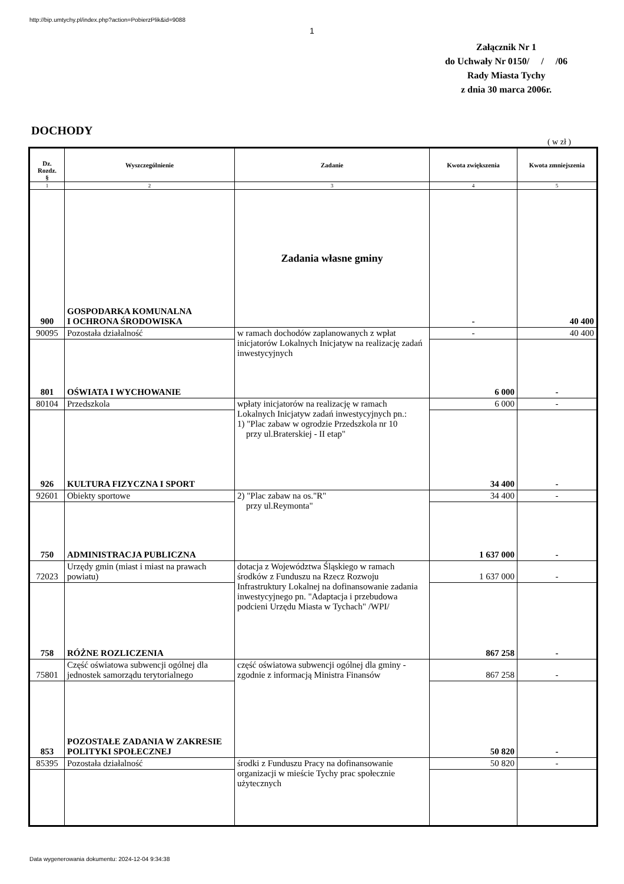http://bip.umtychy.pl/index.php?action=PobierzPlik&id=9088
1
Załącznik Nr 1
do Uchwały Nr 0150/ / /06
Rady Miasta Tychy
z dnia 30 marca 2006r.
DOCHODY
( w zł )
| Dz. Rozdz. § | Wyszczególnienie | Zadanie | Kwota zwiększenia | Kwota zmniejszenia |
| --- | --- | --- | --- | --- |
| 1 | 2 | 3 | 4 | 5 |
| 900 | GOSPODARKA KOMUNALNA I OCHRONA ŚRODOWISKA | Zadania własne gminy | - | 40 400 |
| 90095 | Pozostała działalność | w ramach dochodów zaplanowanych z wpłat inicjatorów Lokalnych Inicjatyw na realizację zadań inwestycyjnych | - | 40 400 |
| 801 | OŚWIATA I WYCHOWANIE | | 6 000 | - |
| 80104 | Przedszkola | wpłaty inicjatorów na realizację w ramach Lokalnych Inicjatyw zadań inwestycyjnych pn.: 1) "Plac zabaw w ogrodzie Przedszkola nr 10 przy ul.Braterskiej - II etap" | 6 000 | - |
| 926 | KULTURA FIZYCZNA I SPORT | | 34 400 | - |
| 92601 | Obiekty sportowe | 2) "Plac zabaw na os."R" przy ul.Reymonta" | 34 400 | - |
| 750 | ADMINISTRACJA PUBLICZNA | | 1 637 000 | - |
| 72023 | Urzędy gmin (miast i miast na prawach powiatu) | dotacja z Województwa Śląskiego w ramach środków z Funduszu na Rzecz Rozwoju Infrastruktury Lokalnej na dofinansowanie zadania inwestycyjnego pn. "Adaptacja i przebudowa podcieni Urzędu Miasta w Tychach" /WPI/ | 1 637 000 | - |
| 758 | RÓŻNE ROZLICZENIA | | 867 258 | - |
| 75801 | Część oświatowa subwencji ogólnej dla jednostek samorządu terytorialnego | część oświatowa subwencji ogólnej dla gminy - zgodnie z informacją Ministra Finansów | 867 258 | - |
| 853 | POZOSTAŁE ZADANIA W ZAKRESIE POLITYKI SPOŁECZNEJ | | 50 820 | - |
| 85395 | Pozostała działalność | środki z Funduszu Pracy na dofinansowanie organizacji w mieście Tychy prac społecznie użytecznych | 50 820 | - |
Data wygenerowania dokumentu: 2024-12-04 9:34:38